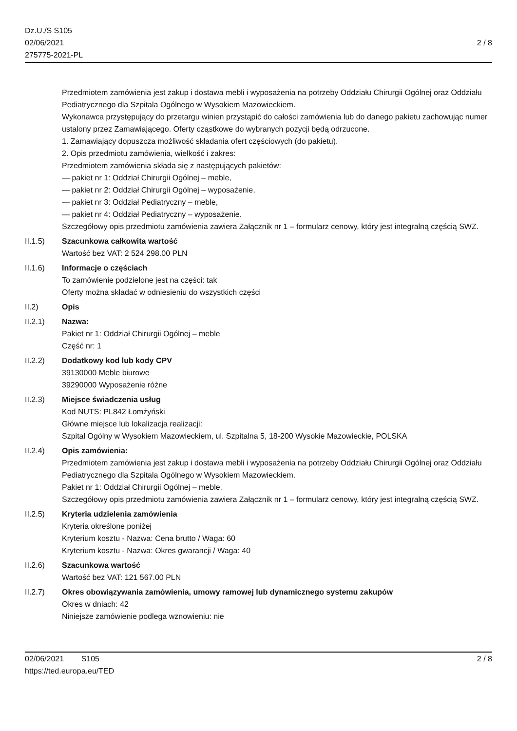Dz.U./S S105
02/06/2021
275775-2021-PL
2 / 8
Przedmiotem zamówienia jest zakup i dostawa mebli i wyposażenia na potrzeby Oddziału Chirurgii Ogólnej oraz Oddziału Pediatrycznego dla Szpitala Ogólnego w Wysokiem Mazowieckiem.
Wykonawca przystępujący do przetargu winien przystąpić do całości zamówienia lub do danego pakietu zachowując numer ustalony przez Zamawiającego. Oferty cząstkowe do wybranych pozycji będą odrzucone.
1. Zamawiający dopuszcza możliwość składania ofert częściowych (do pakietu).
2. Opis przedmiotu zamówienia, wielkość i zakres:
Przedmiotem zamówienia składa się z następujących pakietów:
— pakiet nr 1: Oddział Chirurgii Ogólnej – meble,
— pakiet nr 2: Oddział Chirurgii Ogólnej – wyposażenie,
— pakiet nr 3: Oddział Pediatryczny – meble,
— pakiet nr 4: Oddział Pediatryczny – wyposażenie.
Szczegółowy opis przedmiotu zamówienia zawiera Załącznik nr 1 – formularz cenowy, który jest integralną częścią SWZ.
II.1.5) Szacunkowa całkowita wartość
Wartość bez VAT: 2 524 298.00 PLN
II.1.6) Informacje o częściach
To zamówienie podzielone jest na części: tak
Oferty można składać w odniesieniu do wszystkich części
II.2) Opis
II.2.1) Nazwa:
Pakiet nr 1: Oddział Chirurgii Ogólnej – meble
Część nr: 1
II.2.2) Dodatkowy kod lub kody CPV
39130000 Meble biurowe
39290000 Wyposażenie różne
II.2.3) Miejsce świadczenia usług
Kod NUTS: PL842 Łomżyński
Główne miejsce lub lokalizacja realizacji:
Szpital Ogólny w Wysokiem Mazowieckiem, ul. Szpitalna 5, 18-200 Wysokie Mazowieckie, POLSKA
II.2.4) Opis zamówienia:
Przedmiotem zamówienia jest zakup i dostawa mebli i wyposażenia na potrzeby Oddziału Chirurgii Ogólnej oraz Oddziału Pediatrycznego dla Szpitala Ogólnego w Wysokiem Mazowieckiem.
Pakiet nr 1: Oddział Chirurgii Ogólnej – meble.
Szczegółowy opis przedmiotu zamówienia zawiera Załącznik nr 1 – formularz cenowy, który jest integralną częścią SWZ.
II.2.5) Kryteria udzielenia zamówienia
Kryteria określone poniżej
Kryterium kosztu - Nazwa: Cena brutto / Waga: 60
Kryterium kosztu - Nazwa: Okres gwarancji / Waga: 40
II.2.6) Szacunkowa wartość
Wartość bez VAT: 121 567.00 PLN
II.2.7) Okres obowiązywania zamówienia, umowy ramowej lub dynamicznego systemu zakupów
Okres w dniach: 42
Niniejsze zamówienie podlega wznowieniu: nie
02/06/2021 S105
https://ted.europa.eu/TED
2 / 8